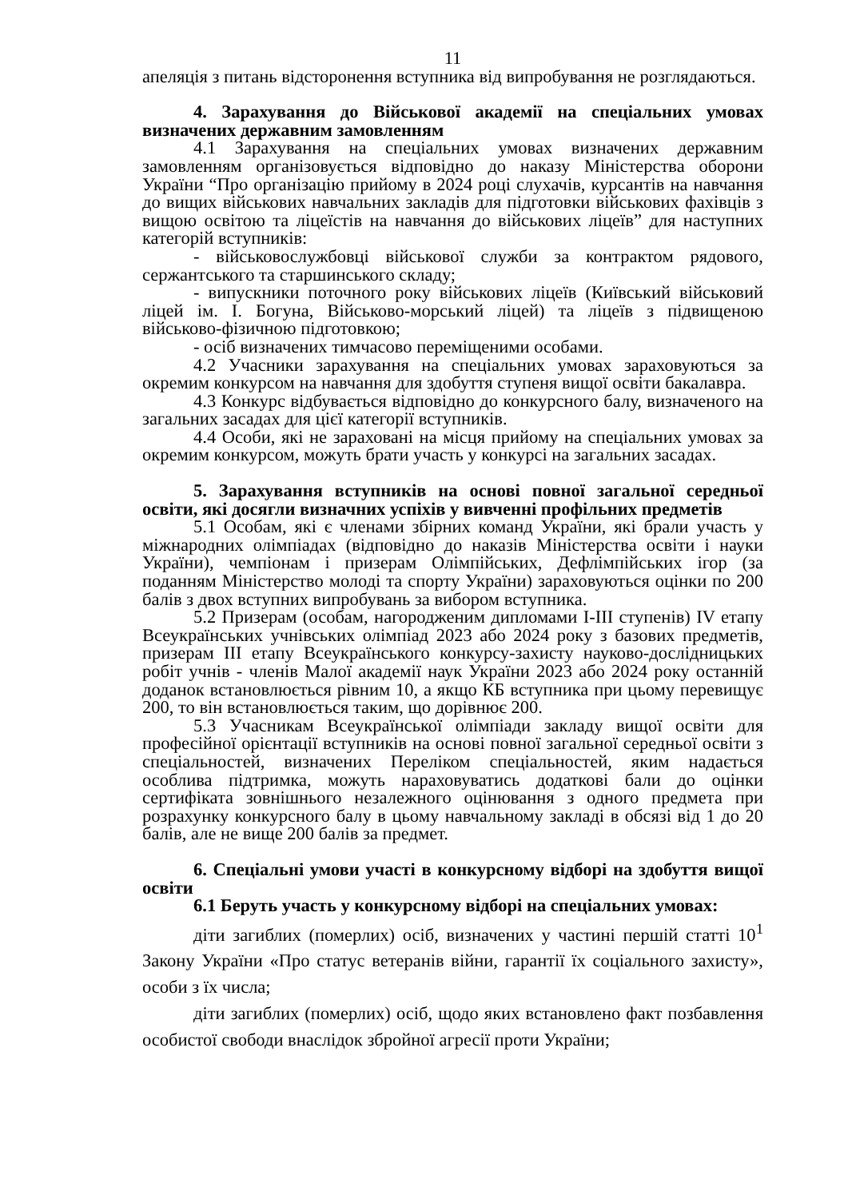11
апеляція з питань відсторонення вступника від випробування не розглядаються.
4. Зарахування до Військової академії на спеціальних умовах визначених державним замовленням
4.1 Зарахування на спеціальних умовах визначених державним замовленням організовується відповідно до наказу Міністерства оборони України “Про організацію прийому в 2024 році слухачів, курсантів на навчання до вищих військових навчальних закладів для підготовки військових фахівців з вищою освітою та ліцеїстів на навчання до військових ліцеїв” для наступних категорій вступників:
- військовослужбовці військової служби за контрактом рядового, сержантського та старшинського складу;
- випускники поточного року військових ліцеїв (Київський військовий ліцей ім. І. Богуна, Військово-морський ліцей) та ліцеїв з підвищеною військово-фізичною підготовкою;
- осіб визначених тимчасово переміщеними особами.
4.2 Учасники зарахування на спеціальних умовах зараховуються за окремим конкурсом на навчання для здобуття ступеня вищої освіти бакалавра.
4.3 Конкурс відбувається відповідно до конкурсного балу, визначеного на загальних засадах для цієї категорії вступників.
4.4 Особи, які не зараховані на місця прийому на спеціальних умовах за окремим конкурсом, можуть брати участь у конкурсі на загальних засадах.
5. Зарахування вступників на основі повної загальної середньої освіти, які досягли визначних успіхів у вивченні профільних предметів
5.1 Особам, які є членами збірних команд України, які брали участь у міжнародних олімпіадах (відповідно до наказів Міністерства освіти і науки України), чемпіонам і призерам Олімпійських, Дефлімпійських ігор (за поданням Міністерство молоді та спорту України) зараховуються оцінки по 200 балів з двох вступних випробувань за вибором вступника.
5.2 Призерам (особам, нагородженим дипломами I-III ступенів) IV етапу Всеукраїнських учнівських олімпіад 2023 або 2024 року з базових предметів, призерам III етапу Всеукраїнського конкурсу-захисту науково-дослідницьких робіт учнів - членів Малої академії наук України 2023 або 2024 року останній доданок встановлюється рівним 10, а якщо КБ вступника при цьому перевищує 200, то він встановлюється таким, що дорівнює 200.
5.3 Учасникам Всеукраїнської олімпіади закладу вищої освіти для професійної орієнтації вступників на основі повної загальної середньої освіти з спеціальностей, визначених Переліком спеціальностей, яким надається особлива підтримка, можуть нараховуватись додаткові бали до оцінки сертифіката зовнішнього незалежного оцінювання з одного предмета при розрахунку конкурсного балу в цьому навчальному закладі в обсязі від 1 до 20 балів, але не вище 200 балів за предмет.
6. Спеціальні умови участі в конкурсному відборі на здобуття вищої освіти
6.1 Беруть участь у конкурсному відборі на спеціальних умовах:
діти загиблих (померлих) осіб, визначених у частині першій статті 10<sup>1</sup> Закону України «Про статус ветеранів війни, гарантії їх соціального захисту», особи з їх числа;
діти загиблих (померлих) осіб, щодо яких встановлено факт позбавлення особистої свободи внаслідок збройної агресії проти України;